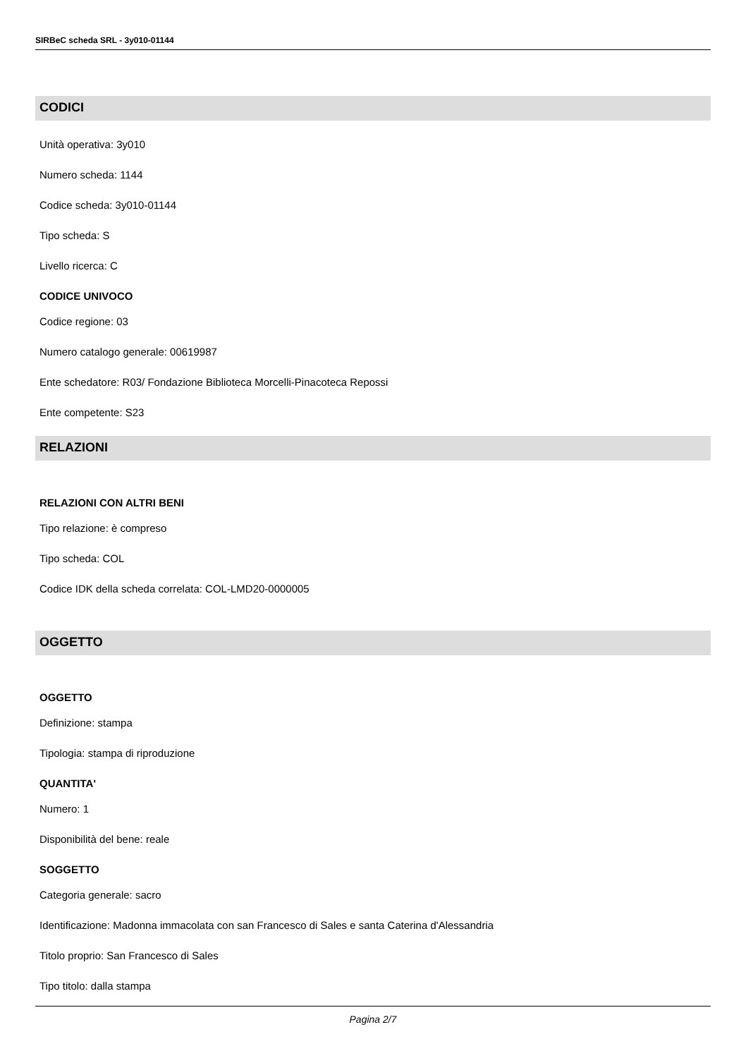SIRBeC scheda SRL - 3y010-01144
CODICI
Unità operativa: 3y010
Numero scheda: 1144
Codice scheda: 3y010-01144
Tipo scheda: S
Livello ricerca: C
CODICE UNIVOCO
Codice regione: 03
Numero catalogo generale: 00619987
Ente schedatore: R03/ Fondazione Biblioteca Morcelli-Pinacoteca Repossi
Ente competente: S23
RELAZIONI
RELAZIONI CON ALTRI BENI
Tipo relazione: è compreso
Tipo scheda: COL
Codice IDK della scheda correlata: COL-LMD20-0000005
OGGETTO
OGGETTO
Definizione: stampa
Tipologia: stampa di riproduzione
QUANTITA'
Numero: 1
Disponibilità del bene: reale
SOGGETTO
Categoria generale: sacro
Identificazione: Madonna immacolata con san Francesco di Sales e santa Caterina d'Alessandria
Titolo proprio: San Francesco di Sales
Tipo titolo: dalla stampa
Pagina 2/7